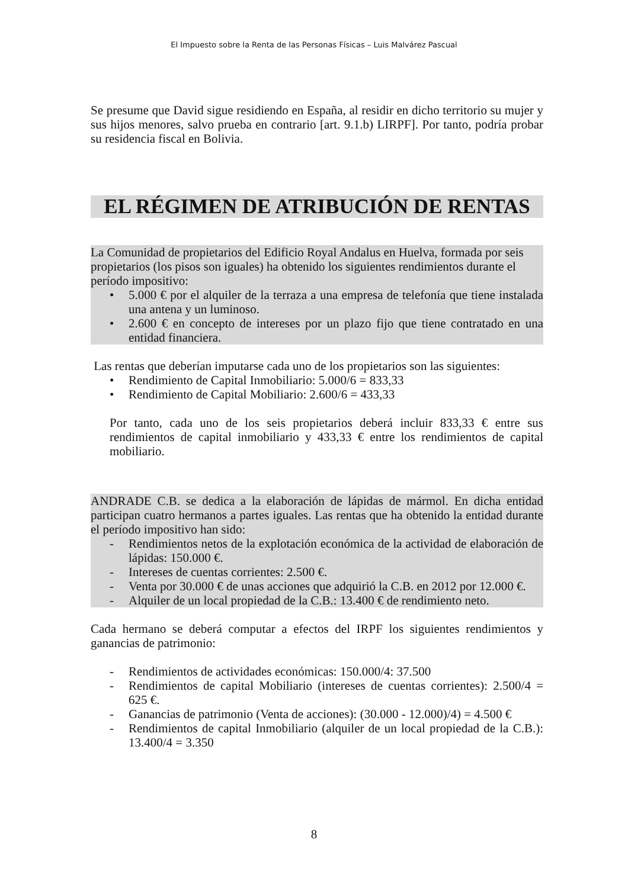El Impuesto sobre la Renta de las Personas Físicas – Luis Malvárez Pascual
Se presume que David sigue residiendo en España, al residir en dicho territorio su mujer y sus hijos menores, salvo prueba en contrario [art. 9.1.b) LIRPF]. Por tanto, podría probar su residencia fiscal en Bolivia.
EL RÉGIMEN DE ATRIBUCIÓN DE RENTAS
La Comunidad de propietarios del Edificio Royal Andalus en Huelva, formada por seis propietarios (los pisos son iguales) ha obtenido los siguientes rendimientos durante el período impositivo:
• 5.000 € por el alquiler de la terraza a una empresa de telefonía que tiene instalada una antena y un luminoso.
• 2.600 € en concepto de intereses por un plazo fijo que tiene contratado en una entidad financiera.
Las rentas que deberían imputarse cada uno de los propietarios son las siguientes:
• Rendimiento de Capital Inmobiliario: 5.000/6 = 833,33
• Rendimiento de Capital Mobiliario: 2.600/6 = 433,33
Por tanto, cada uno de los seis propietarios deberá incluir 833,33 € entre sus rendimientos de capital inmobiliario y 433,33 € entre los rendimientos de capital mobiliario.
ANDRADE C.B. se dedica a la elaboración de lápidas de mármol. En dicha entidad participan cuatro hermanos a partes iguales. Las rentas que ha obtenido la entidad durante el período impositivo han sido:
- Rendimientos netos de la explotación económica de la actividad de elaboración de lápidas: 150.000 €.
- Intereses de cuentas corrientes: 2.500 €.
- Venta por 30.000 € de unas acciones que adquirió la C.B. en 2012 por 12.000 €.
- Alquiler de un local propiedad de la C.B.: 13.400 € de rendimiento neto.
Cada hermano se deberá computar a efectos del IRPF los siguientes rendimientos y ganancias de patrimonio:
- Rendimientos de actividades económicas: 150.000/4: 37.500
- Rendimientos de capital Mobiliario (intereses de cuentas corrientes): 2.500/4 = 625 €.
- Ganancias de patrimonio (Venta de acciones): (30.000 - 12.000)/4) = 4.500 €
- Rendimientos de capital Inmobiliario (alquiler de un local propiedad de la C.B.): 13.400/4 = 3.350
8